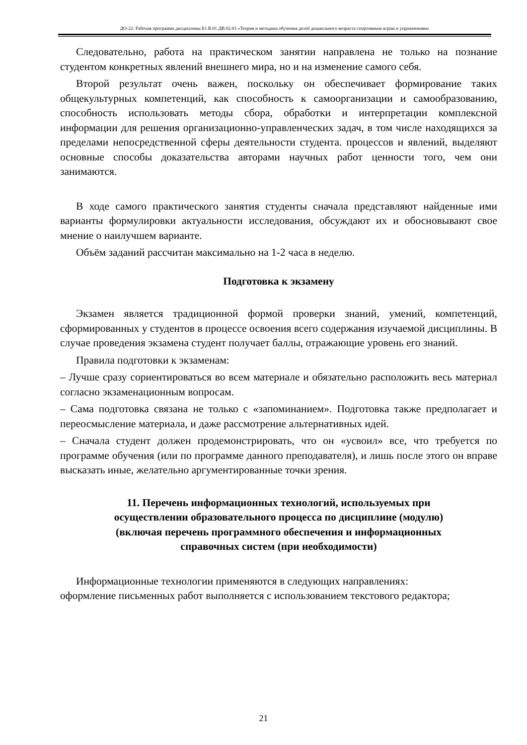ДО-22: Рабочая программа дисциплины Б1.В.01.ДВ.02.03 «Теория и методика обучения детей дошкольного возраста спортивным играм и упражнениям»
Следовательно, работа на практическом занятии направлена не только на познание студентом конкретных явлений внешнего мира, но и на изменение самого себя.
Второй результат очень важен, поскольку он обеспечивает формирование таких общекультурных компетенций, как способность к самоорганизации и самообразованию, способность использовать методы сбора, обработки и интерпретации комплексной информации для решения организационно-управленческих задач, в том числе находящихся за пределами непосредственной сферы деятельности студента. процессов и явлений, выделяют основные способы доказательства авторами научных работ ценности того, чем они занимаются.
В ходе самого практического занятия студенты сначала представляют найденные ими варианты формулировки актуальности исследования, обсуждают их и обосновывают свое мнение о наилучшем варианте.
Объём заданий рассчитан максимально на 1-2 часа в неделю.
Подготовка к экзамену
Экзамен является традиционной формой проверки знаний, умений, компетенций, сформированных у студентов в процессе освоения всего содержания изучаемой дисциплины. В случае проведения экзамена студент получает баллы, отражающие уровень его знаний.
Правила подготовки к экзаменам:
– Лучше сразу сориентироваться во всем материале и обязательно расположить весь материал согласно экзаменационным вопросам.
– Сама подготовка связана не только с «запоминанием». Подготовка также предполагает и переосмысление материала, и даже рассмотрение альтернативных идей.
– Сначала студент должен продемонстрировать, что он «усвоил» все, что требуется по программе обучения (или по программе данного преподавателя), и лишь после этого он вправе высказать иные, желательно аргументированные точки зрения.
11. Перечень информационных технологий, используемых при осуществлении образовательного процесса по дисциплине (модулю) (включая перечень программного обеспечения и информационных справочных систем (при необходимости)
Информационные технологии применяются в следующих направлениях:
оформление письменных работ выполняется с использованием текстового редактора;
21